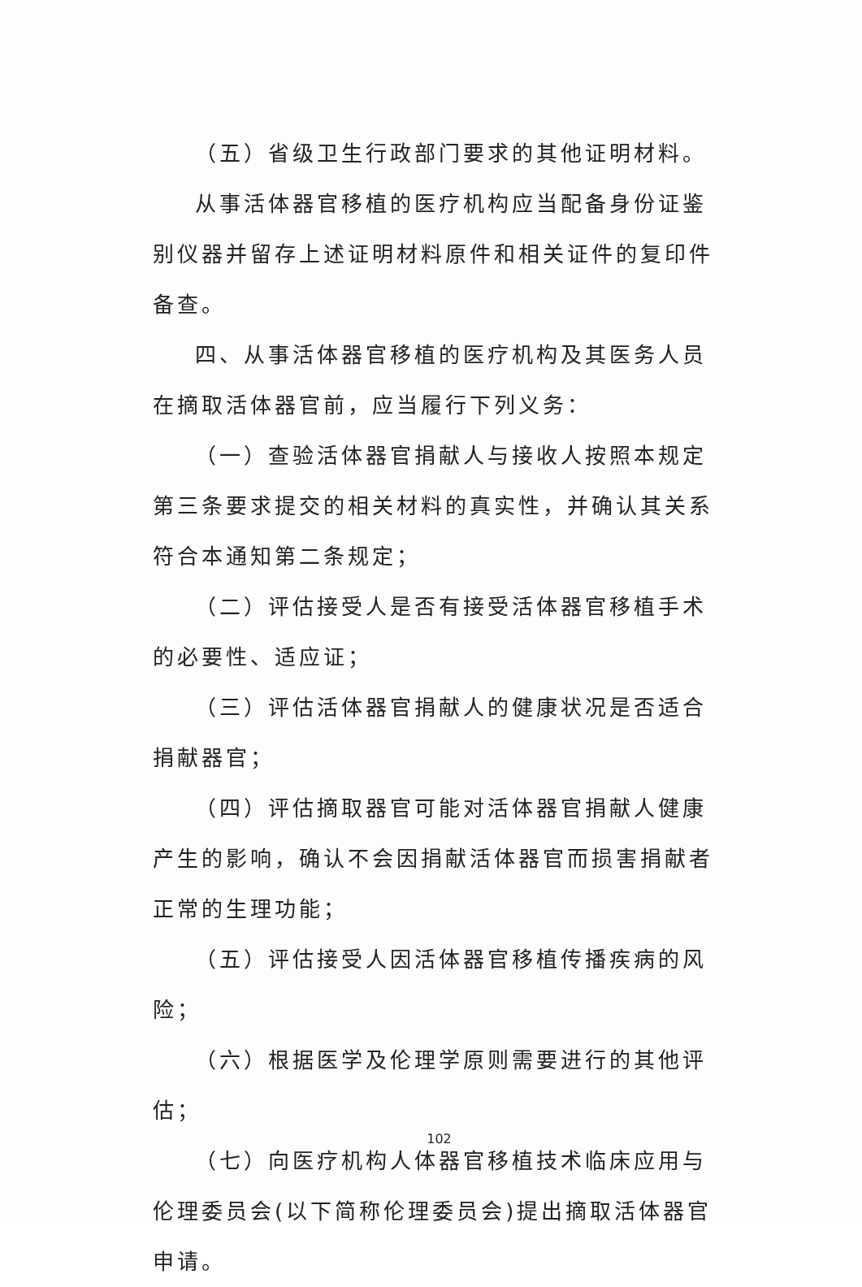（五）省级卫生行政部门要求的其他证明材料。
从事活体器官移植的医疗机构应当配备身份证鉴别仪器并留存上述证明材料原件和相关证件的复印件备查。
四、从事活体器官移植的医疗机构及其医务人员在摘取活体器官前，应当履行下列义务：
（一）查验活体器官捐献人与接收人按照本规定第三条要求提交的相关材料的真实性，并确认其关系符合本通知第二条规定；
（二）评估接受人是否有接受活体器官移植手术的必要性、适应证；
（三）评估活体器官捐献人的健康状况是否适合捐献器官；
（四）评估摘取器官可能对活体器官捐献人健康产生的影响，确认不会因捐献活体器官而损害捐献者正常的生理功能；
（五）评估接受人因活体器官移植传播疾病的风险；
（六）根据医学及伦理学原则需要进行的其他评估；
（七）向医疗机构人体器官移植技术临床应用与伦理委员会(以下简称伦理委员会)提出摘取活体器官申请。
102